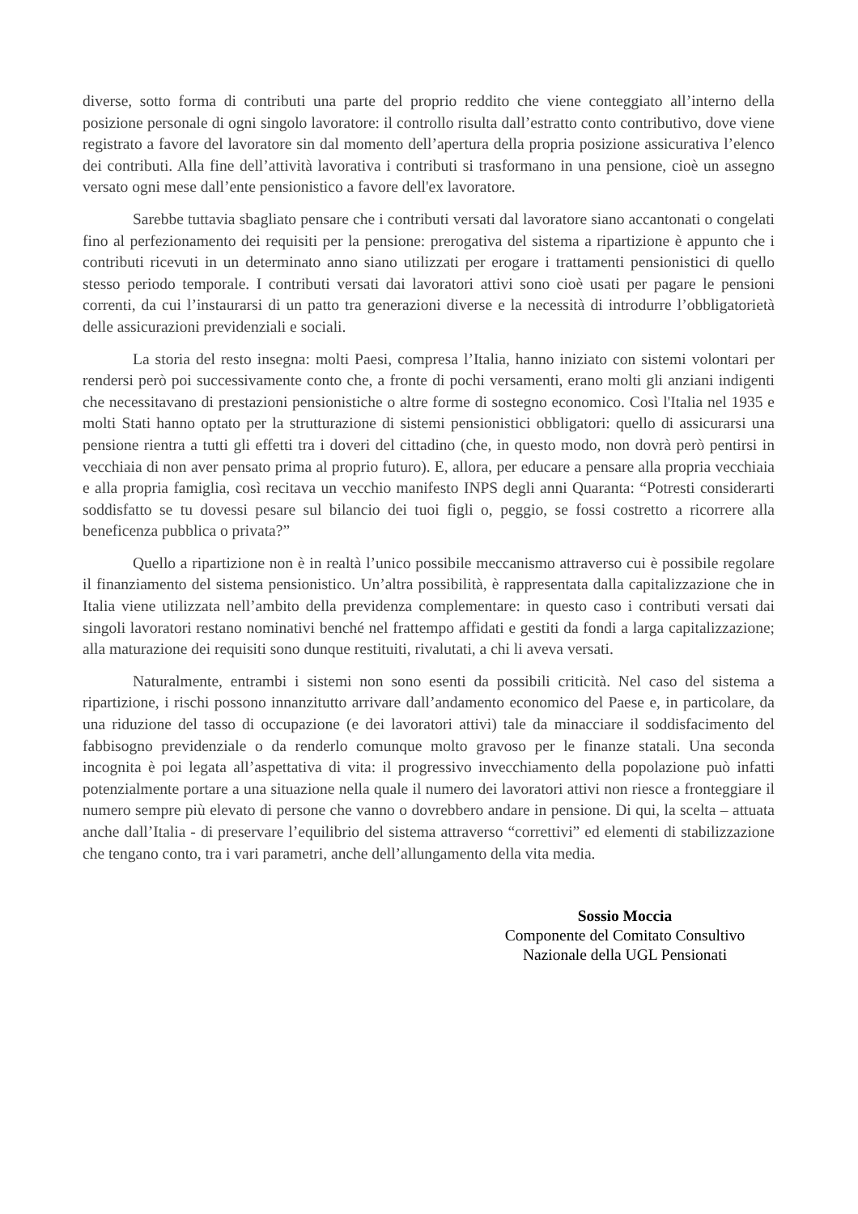diverse, sotto forma di contributi una parte del proprio reddito che viene conteggiato all’interno della posizione personale di ogni singolo lavoratore: il controllo risulta dall’estratto conto contributivo, dove viene registrato a favore del lavoratore sin dal momento dell’apertura della propria posizione assicurativa l’elenco dei contributi. Alla fine dell’attività lavorativa i contributi si trasformano in una pensione, cioè un assegno versato ogni mese dall’ente pensionistico a favore dell'ex lavoratore.
Sarebbe tuttavia sbagliato pensare che i contributi versati dal lavoratore siano accantonati o congelati fino al perfezionamento dei requisiti per la pensione: prerogativa del sistema a ripartizione è appunto che i contributi ricevuti in un determinato anno siano utilizzati per erogare i trattamenti pensionistici di quello stesso periodo temporale. I contributi versati dai lavoratori attivi sono cioè usati per pagare le pensioni correnti, da cui l’instaurarsi di un patto tra generazioni diverse e la necessità di introdurre l’obbligatorietà delle assicurazioni previdenziali e sociali.
La storia del resto insegna: molti Paesi, compresa l’Italia, hanno iniziato con sistemi volontari per rendersi però poi successivamente conto che, a fronte di pochi versamenti, erano molti gli anziani indigenti che necessitavano di prestazioni pensionistiche o altre forme di sostegno economico. Così l'Italia nel 1935 e molti Stati hanno optato per la strutturazione di sistemi pensionistici obbligatori: quello di assicurarsi una pensione rientra a tutti gli effetti tra i doveri del cittadino (che, in questo modo, non dovrà però pentirsi in vecchiaia di non aver pensato prima al proprio futuro). E, allora, per educare a pensare alla propria vecchiaia e alla propria famiglia, così recitava un vecchio manifesto INPS degli anni Quaranta: “Potresti considerarti soddisfatto se tu dovessi pesare sul bilancio dei tuoi figli o, peggio, se fossi costretto a ricorrere alla beneficenza pubblica o privata?”
Quello a ripartizione non è in realtà l’unico possibile meccanismo attraverso cui è possibile regolare il finanziamento del sistema pensionistico. Un’altra possibilità, è rappresentata dalla capitalizzazione che in Italia viene utilizzata nell’ambito della previdenza complementare: in questo caso i contributi versati dai singoli lavoratori restano nominativi benché nel frattempo affidati e gestiti da fondi a larga capitalizzazione; alla maturazione dei requisiti sono dunque restituiti, rivalutati, a chi li aveva versati.
Naturalmente, entrambi i sistemi non sono esenti da possibili criticità. Nel caso del sistema a ripartizione, i rischi possono innanzitutto arrivare dall’andamento economico del Paese e, in particolare, da una riduzione del tasso di occupazione (e dei lavoratori attivi) tale da minacciare il soddisfacimento del fabbisogno previdenziale o da renderlo comunque molto gravoso per le finanze statali. Una seconda incognita è poi legata all’aspettativa di vita: il progressivo invecchiamento della popolazione può infatti potenzialmente portare a una situazione nella quale il numero dei lavoratori attivi non riesce a fronteggiare il numero sempre più elevato di persone che vanno o dovrebbero andare in pensione. Di qui, la scelta – attuata anche dall’Italia - di preservare l’equilibrio del sistema attraverso “correttivi” ed elementi di stabilizzazione che tengano conto, tra i vari parametri, anche dell’allungamento della vita media.
Sossio Moccia
Componente del Comitato Consultivo
Nazionale della UGL Pensionati